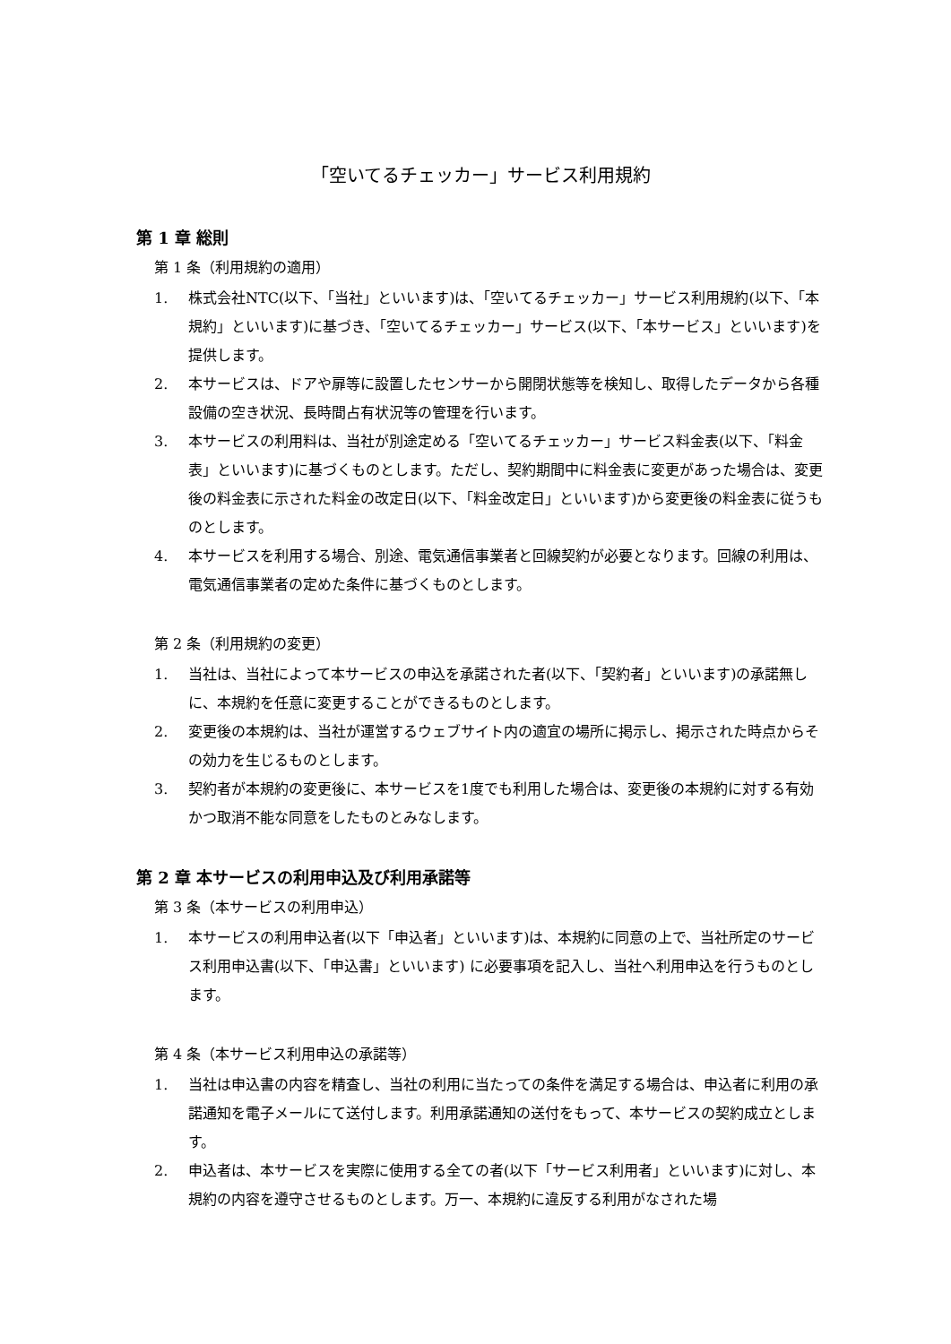「空いてるチェッカー」サービス利用規約
第 1 章 総則
第 1 条（利用規約の適用）
1. 株式会社NTC(以下、「当社」といいます)は、「空いてるチェッカー」サービス利用規約(以下、「本規約」といいます)に基づき、「空いてるチェッカー」サービス(以下、「本サービス」といいます)を提供します。
2. 本サービスは、ドアや扉等に設置したセンサーから開閉状態等を検知し、取得したデータから各種設備の空き状況、長時間占有状況等の管理を行います。
3. 本サービスの利用料は、当社が別途定める「空いてるチェッカー」サービス料金表(以下、「料金表」といいます)に基づくものとします。ただし、契約期間中に料金表に変更があった場合は、変更後の料金表に示された料金の改定日(以下、「料金改定日」といいます)から変更後の料金表に従うものとします。
4. 本サービスを利用する場合、別途、電気通信事業者と回線契約が必要となります。回線の利用は、電気通信事業者の定めた条件に基づくものとします。
第 2 条（利用規約の変更）
1. 当社は、当社によって本サービスの申込を承諾された者(以下、「契約者」といいます)の承諾無しに、本規約を任意に変更することができるものとします。
2. 変更後の本規約は、当社が運営するウェブサイト内の適宜の場所に掲示し、掲示された時点からその効力を生じるものとします。
3. 契約者が本規約の変更後に、本サービスを1度でも利用した場合は、変更後の本規約に対する有効かつ取消不能な同意をしたものとみなします。
第 2 章 本サービスの利用申込及び利用承諾等
第 3 条（本サービスの利用申込）
1. 本サービスの利用申込者(以下「申込者」といいます)は、本規約に同意の上で、当社所定のサービス利用申込書(以下、「申込書」といいます) に必要事項を記入し、当社へ利用申込を行うものとします。
第 4 条（本サービス利用申込の承諾等）
1. 当社は申込書の内容を精査し、当社の利用に当たっての条件を満足する場合は、申込者に利用の承諾通知を電子メールにて送付します。利用承諾通知の送付をもって、本サービスの契約成立とします。
2. 申込者は、本サービスを実際に使用する全ての者(以下「サービス利用者」といいます)に対し、本規約の内容を遵守させるものとします。万一、本規約に違反する利用がなされた場